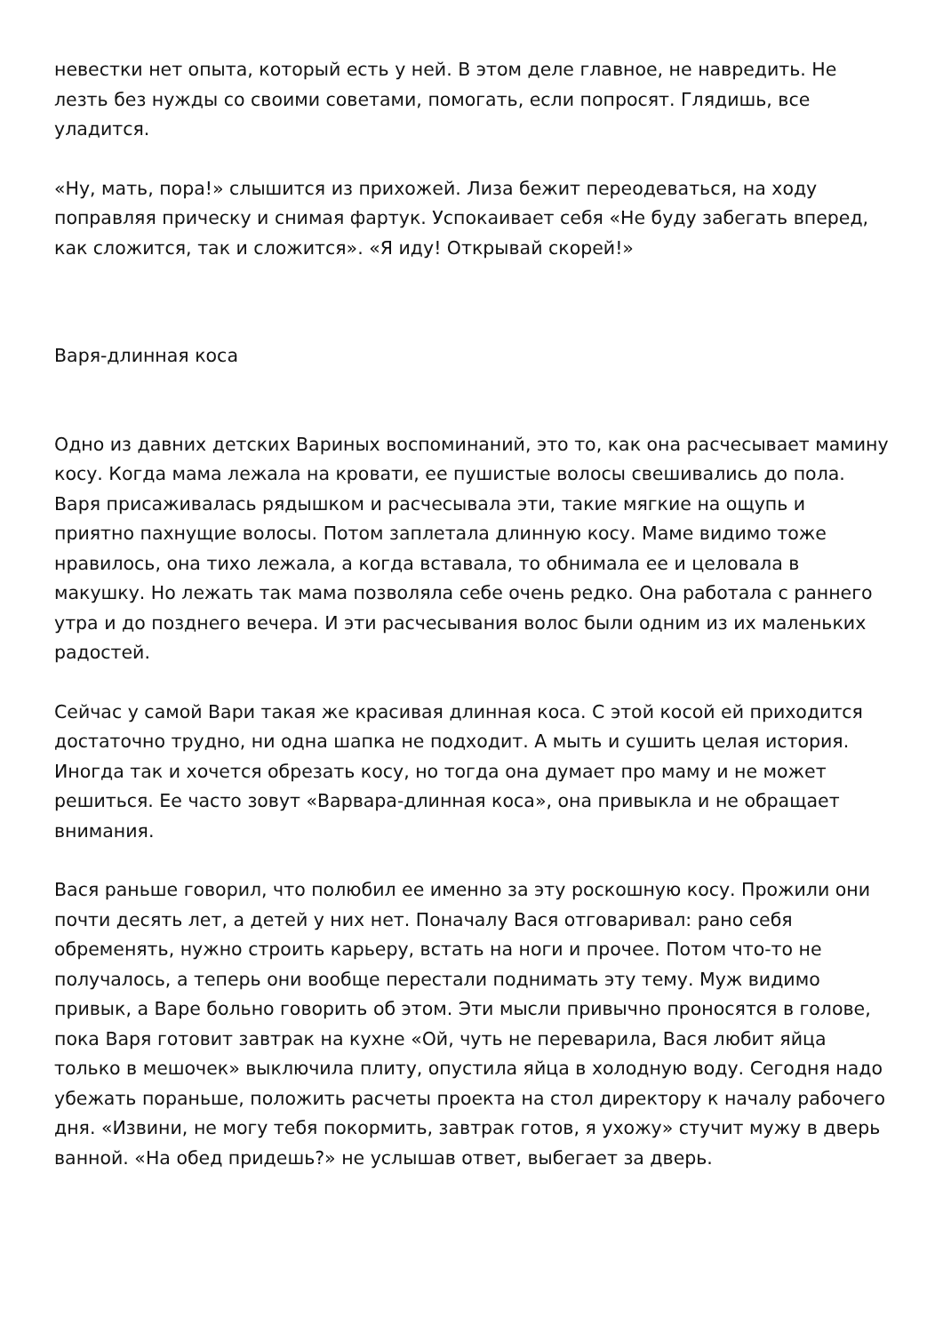невестки нет опыта, который есть у ней. В этом деле главное, не навредить. Не лезть без нужды со своими советами, помогать, если попросят. Глядишь, все уладится.
«Ну, мать, пора!» слышится из прихожей. Лиза бежит переодеваться, на ходу поправляя прическу и снимая фартук. Успокаивает себя «Не буду забегать вперед, как сложится, так и сложится». «Я иду! Открывай скорей!»
Варя-длинная коса
Одно из давних детских Вариных воспоминаний, это то, как она расчесывает мамину косу. Когда мама лежала на кровати, ее пушистые волосы свешивались до пола. Варя присаживалась рядышком и расчесывала эти, такие мягкие на ощупь и приятно пахнущие волосы. Потом заплетала длинную косу. Маме видимо тоже нравилось, она тихо лежала, а когда вставала, то обнимала ее и целовала в макушку. Но лежать так мама позволяла себе очень редко. Она работала с раннего утра и до позднего вечера. И эти расчесывания волос были одним из их маленьких радостей.
Сейчас у самой Вари такая же красивая длинная коса. С этой косой ей приходится достаточно трудно, ни одна шапка не подходит. А мыть и сушить целая история. Иногда так и хочется обрезать косу, но тогда она думает про маму и не может решиться. Ее часто зовут «Варвара-длинная коса», она привыкла и не обращает внимания.
Вася раньше говорил, что полюбил ее именно за эту роскошную косу. Прожили они почти десять лет, а детей у них нет. Поначалу Вася отговаривал: рано себя обременять, нужно строить карьеру, встать на ноги и прочее. Потом что-то не получалось, а теперь они вообще перестали поднимать эту тему. Муж видимо привык, а Варе больно говорить об этом. Эти мысли привычно проносятся в голове, пока Варя готовит завтрак на кухне «Ой, чуть не переварила, Вася любит яйца только в мешочек» выключила плиту, опустила яйца в холодную воду. Сегодня надо убежать пораньше, положить расчеты проекта на стол директору к началу рабочего дня. «Извини, не могу тебя покормить, завтрак готов, я ухожу» стучит мужу в дверь ванной. «На обед придешь?» не услышав ответ, выбегает за дверь.